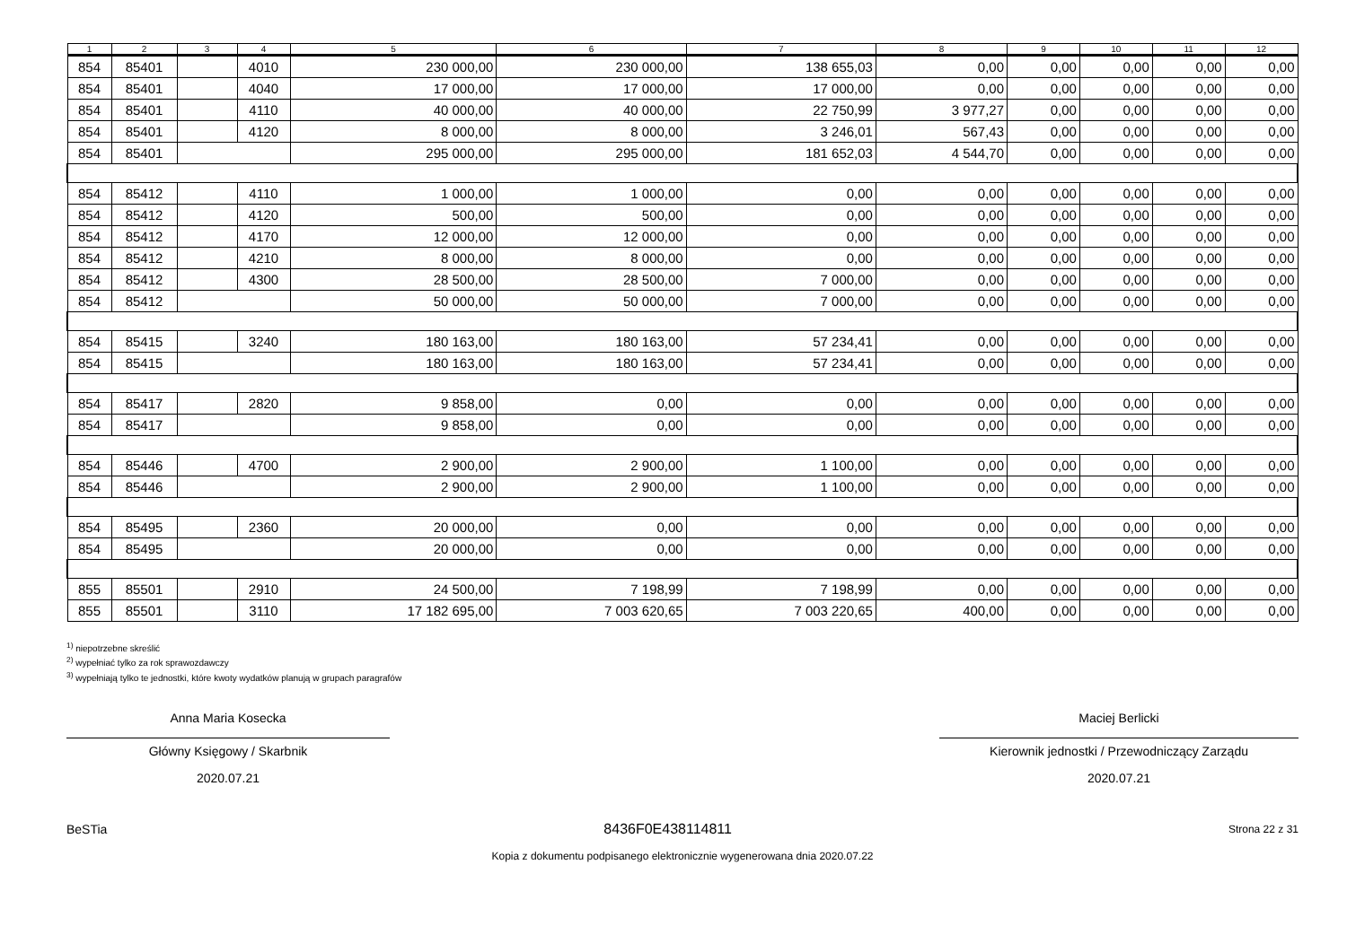| 1 | 2 | 3 | 4 | 5 | 6 | 7 | 8 | 9 | 10 | 11 | 12 |
| --- | --- | --- | --- | --- | --- | --- | --- | --- | --- | --- | --- |
| 854 | 85401 | | 4010 | 230 000,00 | 230 000,00 | 138 655,03 | 0,00 | 0,00 | 0,00 | 0,00 | 0,00 |
| 854 | 85401 | | 4040 | 17 000,00 | 17 000,00 | 17 000,00 | 0,00 | 0,00 | 0,00 | 0,00 | 0,00 |
| 854 | 85401 | | 4110 | 40 000,00 | 40 000,00 | 22 750,99 | 3 977,27 | 0,00 | 0,00 | 0,00 | 0,00 |
| 854 | 85401 | | 4120 | 8 000,00 | 8 000,00 | 3 246,01 | 567,43 | 0,00 | 0,00 | 0,00 | 0,00 |
| 854 | 85401 | | | 295 000,00 | 295 000,00 | 181 652,03 | 4 544,70 | 0,00 | 0,00 | 0,00 | 0,00 |
| 854 | 85412 | | 4110 | 1 000,00 | 1 000,00 | 0,00 | 0,00 | 0,00 | 0,00 | 0,00 | 0,00 |
| 854 | 85412 | | 4120 | 500,00 | 500,00 | 0,00 | 0,00 | 0,00 | 0,00 | 0,00 | 0,00 |
| 854 | 85412 | | 4170 | 12 000,00 | 12 000,00 | 0,00 | 0,00 | 0,00 | 0,00 | 0,00 | 0,00 |
| 854 | 85412 | | 4210 | 8 000,00 | 8 000,00 | 0,00 | 0,00 | 0,00 | 0,00 | 0,00 | 0,00 |
| 854 | 85412 | | 4300 | 28 500,00 | 28 500,00 | 7 000,00 | 0,00 | 0,00 | 0,00 | 0,00 | 0,00 |
| 854 | 85412 | | | 50 000,00 | 50 000,00 | 7 000,00 | 0,00 | 0,00 | 0,00 | 0,00 | 0,00 |
| 854 | 85415 | | 3240 | 180 163,00 | 180 163,00 | 57 234,41 | 0,00 | 0,00 | 0,00 | 0,00 | 0,00 |
| 854 | 85415 | | | 180 163,00 | 180 163,00 | 57 234,41 | 0,00 | 0,00 | 0,00 | 0,00 | 0,00 |
| 854 | 85417 | | 2820 | 9 858,00 | 0,00 | 0,00 | 0,00 | 0,00 | 0,00 | 0,00 | 0,00 |
| 854 | 85417 | | | 9 858,00 | 0,00 | 0,00 | 0,00 | 0,00 | 0,00 | 0,00 | 0,00 |
| 854 | 85446 | | 4700 | 2 900,00 | 2 900,00 | 1 100,00 | 0,00 | 0,00 | 0,00 | 0,00 | 0,00 |
| 854 | 85446 | | | 2 900,00 | 2 900,00 | 1 100,00 | 0,00 | 0,00 | 0,00 | 0,00 | 0,00 |
| 854 | 85495 | | 2360 | 20 000,00 | 0,00 | 0,00 | 0,00 | 0,00 | 0,00 | 0,00 | 0,00 |
| 854 | 85495 | | | 20 000,00 | 0,00 | 0,00 | 0,00 | 0,00 | 0,00 | 0,00 | 0,00 |
| 855 | 85501 | | 2910 | 24 500,00 | 7 198,99 | 7 198,99 | 0,00 | 0,00 | 0,00 | 0,00 | 0,00 |
| 855 | 85501 | | 3110 | 17 182 695,00 | 7 003 620,65 | 7 003 220,65 | 400,00 | 0,00 | 0,00 | 0,00 | 0,00 |
<sup>1)</sup> niepotrzebne skreślić
<sup>2)</sup> wypełniać tylko za rok sprawozdawczy
<sup>3)</sup> wypełniają tylko te jednostki, które kwoty wydatków planują w grupach paragrafów
Anna Maria Kosecka
Główny Księgowy / Skarbnik
2020.07.21
Maciej Berlicki
Kierownik jednostki / Przewodniczący Zarządu
2020.07.21
BeSTia 8436F0E438114811 Strona 22 z 31
Kopia z dokumentu podpisanego elektronicznie wygenerowana dnia 2020.07.22